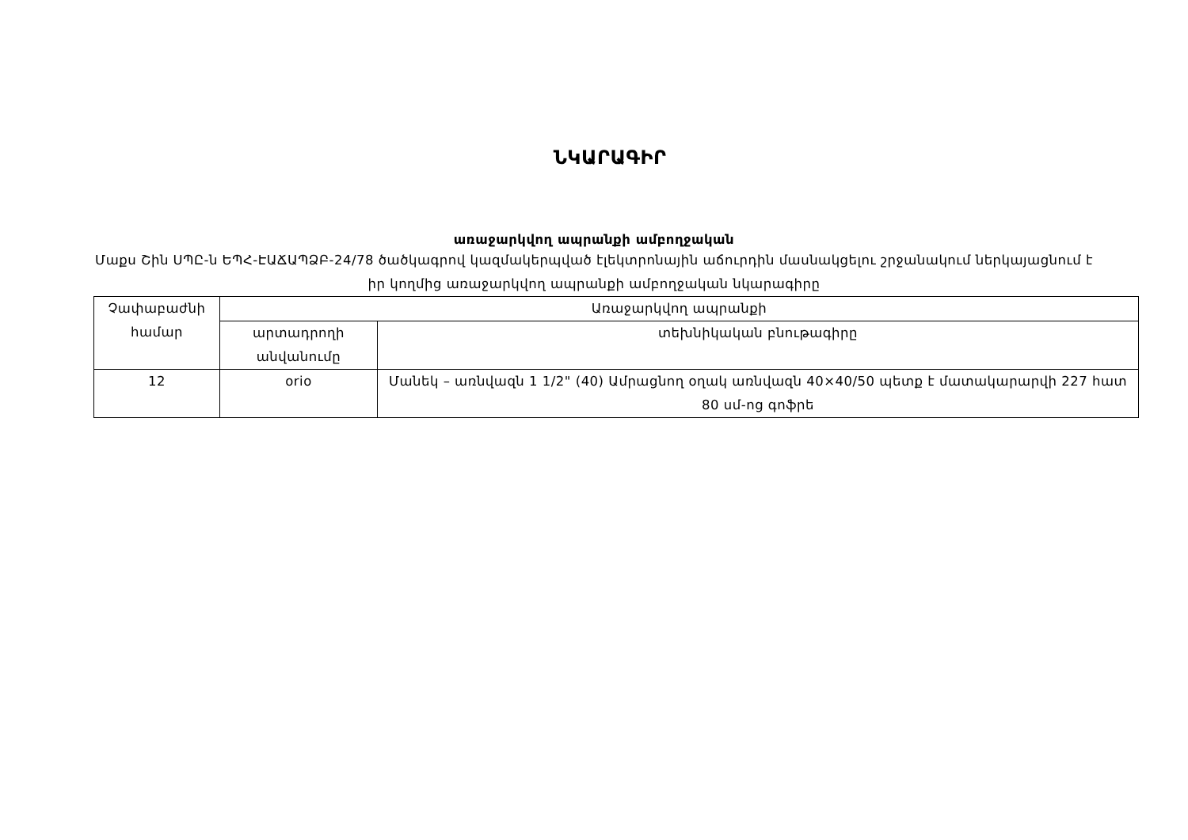ՆԿԱՐԱԳԻՐ
առաջարկվող ապրանքի ամբողջական
Մաքս Շին ՍՊԸ-ն ԵՊՀ-ԷԱՃԱՊՁԲ-24/78 ծածկագրով կազմակերպված էլեկտրոնային աճուրդին մասնակցելու շրջանակում ներկայացնում է իր կողմից առաջարկվող ապրանքի ամբողջական նկարագիրը
| Չափաբաժնի համար | Առաջարկվող ապրանքի | |
| --- | --- | --- |
| | արտադրողի անվանումը | տեխնիկական բնութագիրը |
| 12 | orio | Մանեկ – առնվազն 1 1/2" (40) Ամրացնող օղակ առնվազն 40×40/50 պետք է մատակարարվի 227 հատ 80 սմ-ոց գոֆրե |